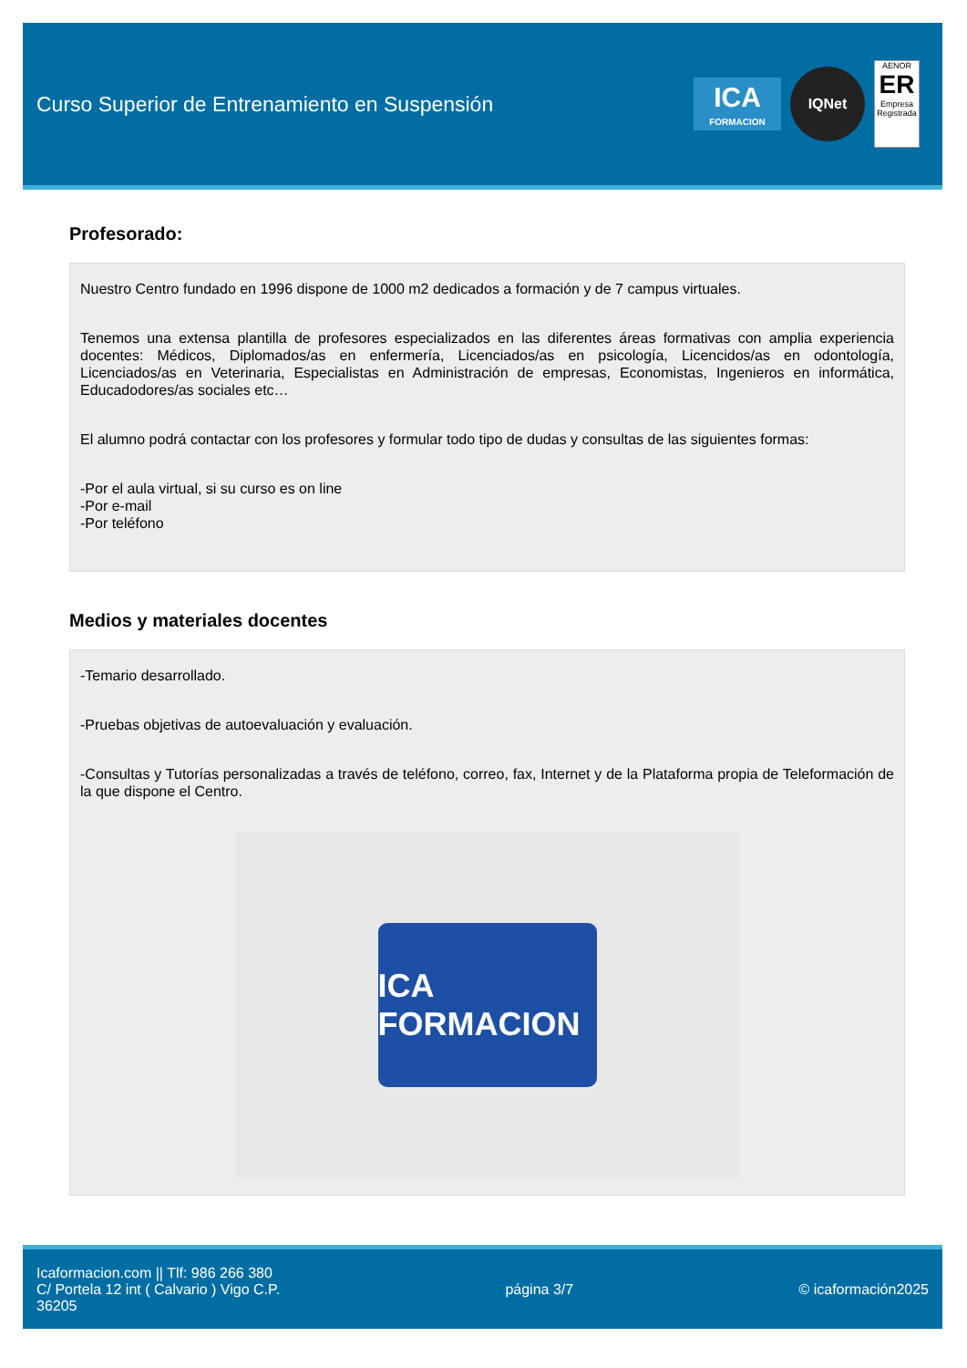Curso Superior de Entrenamiento en Suspensión
ICA
FORMACION
IQNet
AENOR
ER
Empresa Registrada
Profesorado:
Nuestro Centro fundado en 1996 dispone de 1000 m2 dedicados a formación y de 7 campus virtuales.
Tenemos una extensa plantilla de profesores especializados en las diferentes áreas formativas con amplia experiencia docentes: Médicos, Diplomados/as en enfermería, Licenciados/as en psicología, Licencidos/as en odontología, Licenciados/as en Veterinaria, Especialistas en Administración de empresas, Economistas, Ingenieros en informática, Educadodores/as sociales etc…
El alumno podrá contactar con los profesores y formular todo tipo de dudas y consultas de las siguientes formas:
-Por el aula virtual, si su curso es on line
-Por e-mail
-Por teléfono
Medios y materiales docentes
-Temario desarrollado.
-Pruebas objetivas de autoevaluación y evaluación.
-Consultas y Tutorías personalizadas a través de teléfono, correo, fax, Internet y de la Plataforma propia de Teleformación de la que dispone el Centro.
ICA FORMACION
Icaformacion.com || Tlf: 986 266 380
C/ Portela 12 int ( Calvario ) Vigo C.P.
36205
página 3/7 © icaformación2025